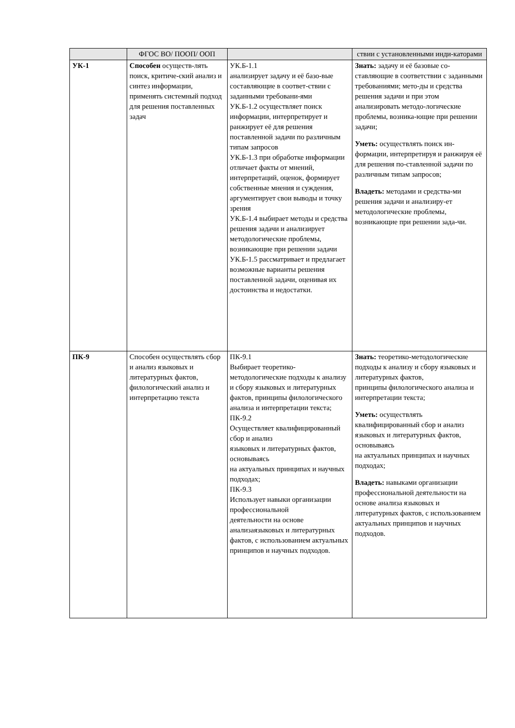| | ФГОС ВО/ ПООП/ ООП | | ствии с установленными инди-каторами |
| УК-1 | Способен осуществ-лять поиск, критиче-ский анализ и синтез информации, применять системный подход для решения поставленных задач | УК.Б-1.1 анализирует задачу и её базо-вые составляющие в соответ-ствии с заданными требовани-ями УК.Б-1.2 осуществляет поиск информации, интерпретирует и ранжирует её для решения поставленной задачи по различным типам запросов УК.Б-1.3 при обработке информации отличает факты от мнений, интерпретаций, оценок, формирует собственные мнения и суждения, аргументирует свои выводы и точку зрения УК.Б-1.4 выбирает методы и средства решения задачи и анализирует методологические проблемы, возникающие при решении задачи УК.Б-1.5 рассматривает и предлагает возможные варианты решения поставленной задачи, оценивая их достоинства и недостатки. | Знать: задачу и её базовые со-ставляющие в соответствии с заданными требованиями; мето-ды и средства решения задачи и при этом анализировать методо-логические проблемы, возника-ющие при решении задачи; Уметь: осуществлять поиск ин-формации, интерпретируя и ранжируя её для решения по-ставленной задачи по различным типам запросов; Владеть: методами и средства-ми решения задачи и анализиру-ет методологические проблемы, возникающие при решении зада-чи. |
| ПК-9 | Способен осуществлять сбор и анализ языковых и литературных фактов, филологический анализ и интерпретацию текста | ПК-9.1 Выбирает теоретико-методологические подходы к анализу и сбору языковых и литературных фактов, принципы филологического анализа и интерпретации текста; ПК-9.2 Осуществляет квалифицированный сбор и анализ языковых и литературных фактов, основываясь на актуальных принципах и научных подходах; ПК-9.3 Использует навыки организации профессиональной деятельности на основе анализаязыковых и литературных фактов, с использованием актуальных принципов и научных подходов. | Знать: теоретико-методологические подходы к анализу и сбору языковых и литературных фактов, принципы филологического анализа и интерпретации текста; Уметь: осуществлять квалифицированный сбор и анализ языковых и литературных фактов, основываясь на актуальных принципах и научных подходах; Владеть: навыками организации профессиональной деятельности на основе анализа языковых и литературных фактов, с использованием актуальных принципов и научных подходов. |